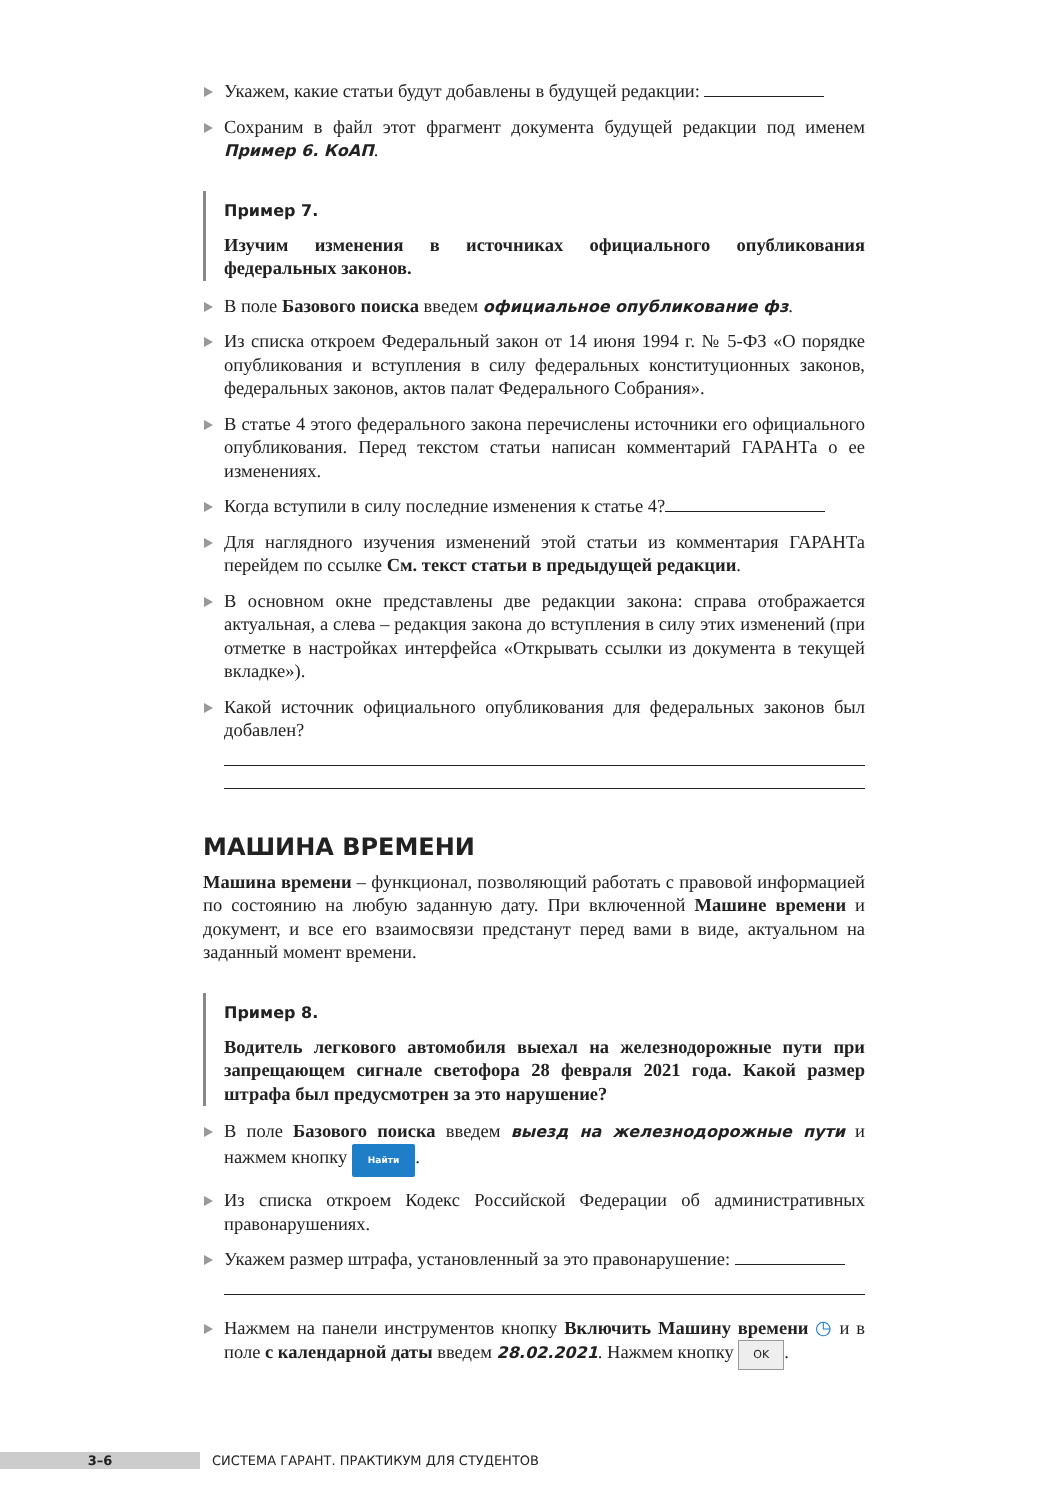Укажем, какие статьи будут добавлены в будущей редакции:
Сохраним в файл этот фрагмент документа будущей редакции под именем Пример 6. КоАП.
Пример 7.
Изучим изменения в источниках официального опубликования федеральных законов.
В поле Базового поиска введем официальное опубликование фз.
Из списка откроем Федеральный закон от 14 июня 1994 г. № 5-ФЗ «О порядке опубликования и вступления в силу федеральных конституционных законов, федеральных законов, актов палат Федерального Собрания».
В статье 4 этого федерального закона перечислены источники его официального опубликования. Перед текстом статьи написан комментарий ГАРАНТа о ее изменениях.
Когда вступили в силу последние изменения к статье 4?
Для наглядного изучения изменений этой статьи из комментария ГАРАНТа перейдем по ссылке См. текст статьи в предыдущей редакции.
В основном окне представлены две редакции закона: справа отображается актуальная, а слева – редакция закона до вступления в силу этих изменений (при отметке в настройках интерфейса «Открывать ссылки из документа в текущей вкладке»).
Какой источник официального опубликования для федеральных законов был добавлен?
МАШИНА ВРЕМЕНИ
Машина времени – функционал, позволяющий работать с правовой информацией по состоянию на любую заданную дату. При включенной Машине времени и документ, и все его взаимосвязи предстанут перед вами в виде, актуальном на заданный момент времени.
Пример 8.
Водитель легкового автомобиля выехал на железнодорожные пути при запрещающем сигнале светофора 28 февраля 2021 года. Какой размер штрафа был предусмотрен за это нарушение?
В поле Базового поиска введем выезд на железнодорожные пути и нажмем кнопку Найти.
Из списка откроем Кодекс Российской Федерации об административных правонарушениях.
Укажем размер штрафа, установленный за это правонарушение:
Нажмем на панели инструментов кнопку Включить Машину времени ◷ и в поле с календарной даты введем 28.02.2021. Нажмем кнопку OK.
3–6
СИСТЕМА ГАРАНТ. ПРАКТИКУМ ДЛЯ СТУДЕНТОВ